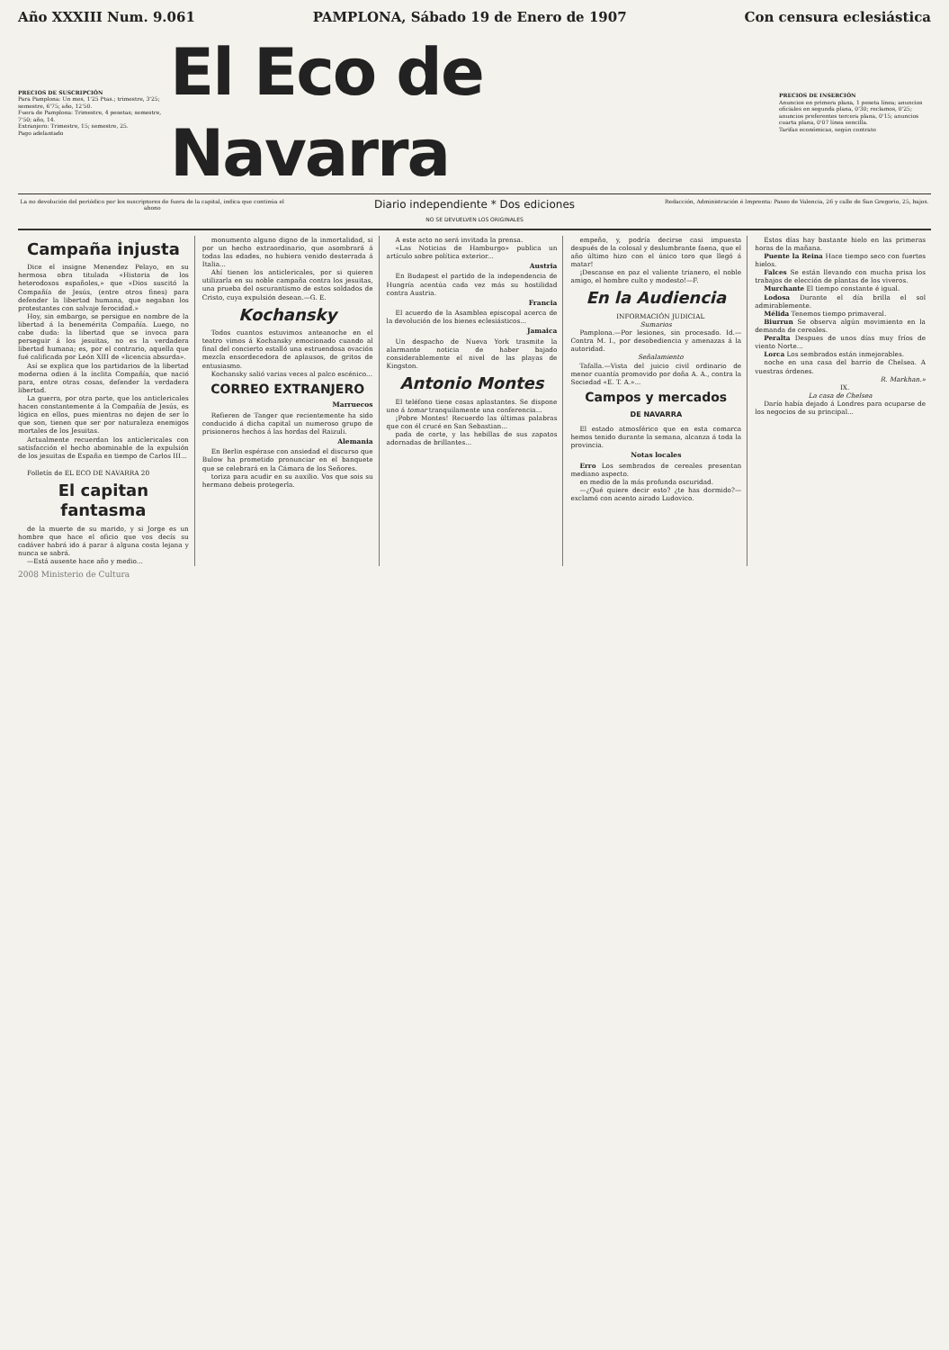Año XXXIII Num. 9.061 PAMPLONA, Sábado 19 de Enero de 1907 Con censura eclesiástica
PRECIOS DE SUSCRIPCIÓN
Para Pamplona: Un mes, 1'25 Ptas.; trimestre, 3'25; semestre, 6'75; año, 12'50.
Fuera de Pamplona: Trimestre, 4 pesetas; semestre, 7'50; año, 14.
Extranjero: Trimestre, 15; semestre, 25.
Pago adelantado
El Eco de Navarra
PRECIOS DE INSERCIÓN
Anuncios en primera plana, 1 peseta línea; anuncios oficiales en segunda plana, 0'30; reclamos, 0'25; anuncios preferentes tercera plana, 0'15; anuncios cuarta plana, 0'07 línea sencilla.
Tarifas económicas, según contrato
La no devolución del periódico por los suscriptores de fuera de la capital, indica que continúa el abono
Diario independiente * Dos ediciones
NO SE DEVUELVEN LOS ORIGINALES
Redacción, Administración é Imprenta: Paseo de Valencia, 26 y calle de San Gregorio, 25, bajos.
Campaña injusta
Dice el insigne Menendez Pelayo, en su hermosa obra titulada «Historia de los heterodoxos españoles,» que «Dios suscitó la Compañía de Jesús, (entre otros fines) para defender la libertad humana, que negaban los protestantes con salvaje ferocidad.»
Hoy, sin embargo, se persigue en nombre de la libertad á la benemérita Compañía. Luego, no cabe duda: la libertad que se invoca para perseguir á los jesuitas, no es la verdadera libertad humana; es, por el contrario, aquella que fué calificada por León XIII de «licencia absurda».
Así se explica que los partidarios de la libertad moderna odien á la ínclita Compañía, que nació para, entre otras cosas, defender la verdadera libertad.
La guerra, por otra parte, que los anticlericales hacen constantemente á la Compañía de Jesús, es lógica en ellos, pues mientras no dejen de ser lo que son, tienen que ser por naturaleza enemigos mortales de los Jesuitas.
Actualmente recuerdan los anticlericales con satisfacción el hecho abominable de la expulsión de los jesuitas de España en tiempo de Carlos III...
Folletín de EL ECO DE NAVARRA 20
El capitan fantasma
de la muerte de su marido, y si Jorge es un hombre que hace el oficio que vos decís su cadáver habrá ido á parar á alguna costa lejana y nunca se sabrá.
—Está ausente hace año y medio...
monumento alguno digno de la inmortalidad, si por un hecho extraordinario, que asombrará á todas las edades, no hubiera venido desterrada á Italia...
Ahí tienen los anticlericales, por si quieren utilizarla en su noble campaña contra los jesuitas, una prueba del oscurantismo de estos soldados de Cristo, cuya expulsión desean.—G. E.
Kochansky
Todos cuantos estuvimos anteanoche en el teatro vimos á Kochansky emocionado cuando al final del concierto estalló una estruendosa ovación mezcla ensordecedora de aplausos, de gritos de entusiasmo.
Kochansky salió varias veces al palco escénico...
CORREO EXTRANJERO
Marruecos
Refieren de Tanger que recientemente ha sido conducido á dicha capital un numeroso grupo de prisioneros hechos á las hordas del Raizuli.
Alemania
En Berlin espérase con ansiedad el discurso que Bulow ha prometido pronunciar en el banquete que se celebrará en la Cámara de los Señores.
toriza para acudir en su auxilio. Vos que sois su hermano debeis protegerla.
A este acto no será invitada la prensa.
«Las Noticias de Hamburgo» publica un artículo sobre política exterior...
Austria
En Budapest el partido de la independencia de Hungría acentúa cada vez más su hostilidad contra Austria.
Francia
El acuerdo de la Asamblea episcopal acerca de la devolución de los bienes eclesiásticos...
Jamaica
Un despacho de Nueva York trasmite la alarmante noticia de haber bajado considerablemente el nivel de las playas de Kingston.
Antonio Montes
El teléfono tiene cosas aplastantes. Se dispone uno á tomar tranquilamente una conferencia...
¡Pobre Montes! Recuerdo las últimas palabras que con él crucé en San Sebastian...
pada de corte, y las hebillas de sus zapatos adornadas de brillantes...
empeño, y, podría decirse casi impuesta después de la colosal y deslumbrante faena, que el año último hizo con el único toro que llegó á matar!
¡Descanse en paz el valiente trianero, el noble amigo, el hombre culto y modesto!—F.
En la Audiencia
INFORMACIÓN JUDICIAL
Sumarios
Pamplona.—Por lesiones, sin procesado. Id.—Contra M. I., por desobediencia y amenazas á la autoridad.
Señalamiento
Tafalla.—Vista del juicio civil ordinario de menor cuantía promovido por doña A. A., contra la Sociedad «E. T. A.»...
Campos y mercados
DE NAVARRA
El estado atmosférico que en esta comarca hemos tenido durante la semana, alcanza á toda la provincia.
Notas locales
Erro Los sembrados de cereales presentan mediano aspecto.
en medio de la más profunda oscuridad.
—¿Qué quiere decir esto? ¿te has dormido?—exclamó con acento airado Ludovico.
Estos días hay bastante hielo en las primeras horas de la mañana.
Puente la Reina Hace tiempo seco con fuertes hielos.
Falces Se están llevando con mucha prisa los trabajos de elección de plantas de los viveros.
Murchante El tiempo constante é igual.
Lodosa Durante el día brilla el sol admirablemente.
Mélida Tenemos tiempo primaveral.
Biurrun Se observa algún movimiento en la demanda de cereales.
Peralta Despues de unos días muy fríos de viento Norte...
Lorca Los sembrados están inmejorables.
noche en una casa del barrio de Chelsea. A vuestras órdenes.
R. Markhan.»
IX.
La casa de Chelsea
Darío había dejado á Londres para ocuparse de los negocios de su principal...
2008 Ministerio de Cultura